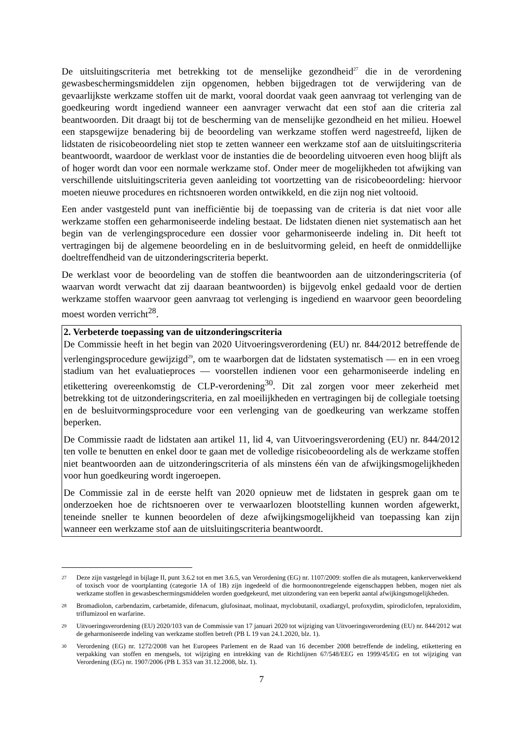De uitsluitingscriteria met betrekking tot de menselijke gezondheid<sup>27</sup> die in de verordening gewasbeschermingsmiddelen zijn opgenomen, hebben bijgedragen tot de verwijdering van de gevaarlijkste werkzame stoffen uit de markt, vooral doordat vaak geen aanvraag tot verlenging van de goedkeuring wordt ingediend wanneer een aanvrager verwacht dat een stof aan die criteria zal beantwoorden. Dit draagt bij tot de bescherming van de menselijke gezondheid en het milieu. Hoewel een stapsgewijze benadering bij de beoordeling van werkzame stoffen werd nagestreefd, lijken de lidstaten de risicobeoordeling niet stop te zetten wanneer een werkzame stof aan de uitsluitingscriteria beantwoordt, waardoor de werklast voor de instanties die de beoordeling uitvoeren even hoog blijft als of hoger wordt dan voor een normale werkzame stof. Onder meer de mogelijkheden tot afwijking van verschillende uitsluitingscriteria geven aanleiding tot voortzetting van de risicobeoordeling: hiervoor moeten nieuwe procedures en richtsnoeren worden ontwikkeld, en die zijn nog niet voltooid.
Een ander vastgesteld punt van inefficiëntie bij de toepassing van de criteria is dat niet voor alle werkzame stoffen een geharmoniseerde indeling bestaat. De lidstaten dienen niet systematisch aan het begin van de verlengingsprocedure een dossier voor geharmoniseerde indeling in. Dit heeft tot vertragingen bij de algemene beoordeling en in de besluitvorming geleid, en heeft de onmiddellijke doeltreffendheid van de uitzonderingscriteria beperkt.
De werklast voor de beoordeling van de stoffen die beantwoorden aan de uitzonderingscriteria (of waarvan wordt verwacht dat zij daaraan beantwoorden) is bijgevolg enkel gedaald voor de dertien werkzame stoffen waarvoor geen aanvraag tot verlenging is ingediend en waarvoor geen beoordeling moest worden verricht<sup>28</sup>.
2. Verbeterde toepassing van de uitzonderingscriteria
De Commissie heeft in het begin van 2020 Uitvoeringsverordening (EU) nr. 844/2012 betreffende de verlengingsprocedure gewijzigd<sup>29</sup>, om te waarborgen dat de lidstaten systematisch — en in een vroeg stadium van het evaluatieproces — voorstellen indienen voor een geharmoniseerde indeling en etikettering overeenkomstig de CLP-verordening<sup>30</sup>. Dit zal zorgen voor meer zekerheid met betrekking tot de uitzonderingscriteria, en zal moeilijkheden en vertragingen bij de collegiale toetsing en de besluitvormingsprocedure voor een verlenging van de goedkeuring van werkzame stoffen beperken.
De Commissie raadt de lidstaten aan artikel 11, lid 4, van Uitvoeringsverordening (EU) nr. 844/2012 ten volle te benutten en enkel door te gaan met de volledige risicobeoordeling als de werkzame stoffen niet beantwoorden aan de uitzonderingscriteria of als minstens één van de afwijkingsmogelijkheden voor hun goedkeuring wordt ingeroepen.
De Commissie zal in de eerste helft van 2020 opnieuw met de lidstaten in gesprek gaan om te onderzoeken hoe de richtsnoeren over te verwaarlozen blootstelling kunnen worden afgewerkt, teneinde sneller te kunnen beoordelen of deze afwijkingsmogelijkheid van toepassing kan zijn wanneer een werkzame stof aan de uitsluitingscriteria beantwoordt.
27
Deze zijn vastgelegd in bijlage II, punt 3.6.2 tot en met 3.6.5, van Verordening (EG) nr. 1107/2009: stoffen die als mutageen, kankerverwekkend of toxisch voor de voortplanting (categorie 1A of 1B) zijn ingedeeld of die hormoonontregelende eigenschappen hebben, mogen niet als werkzame stoffen in gewasbeschermingsmiddelen worden goedgekeurd, met uitzondering van een beperkt aantal afwijkingsmogelijkheden.
28
Bromadiolon, carbendazim, carbetamide, difenacum, glufosinaat, molinaat, myclobutanil, oxadiargyl, profoxydim, spirodiclofen, tepraloxidim, triflumizool en warfarine.
29
Uitvoeringsverordening (EU) 2020/103 van de Commissie van 17 januari 2020 tot wijziging van Uitvoeringsverordening (EU) nr. 844/2012 wat de geharmoniseerde indeling van werkzame stoffen betreft (PB L 19 van 24.1.2020, blz. 1).
30
Verordening (EG) nr. 1272/2008 van het Europees Parlement en de Raad van 16 december 2008 betreffende de indeling, etikettering en verpakking van stoffen en mengsels, tot wijziging en intrekking van de Richtlijnen 67/548/EEG en 1999/45/EG en tot wijziging van Verordening (EG) nr. 1907/2006 (PB L 353 van 31.12.2008, blz. 1).
7